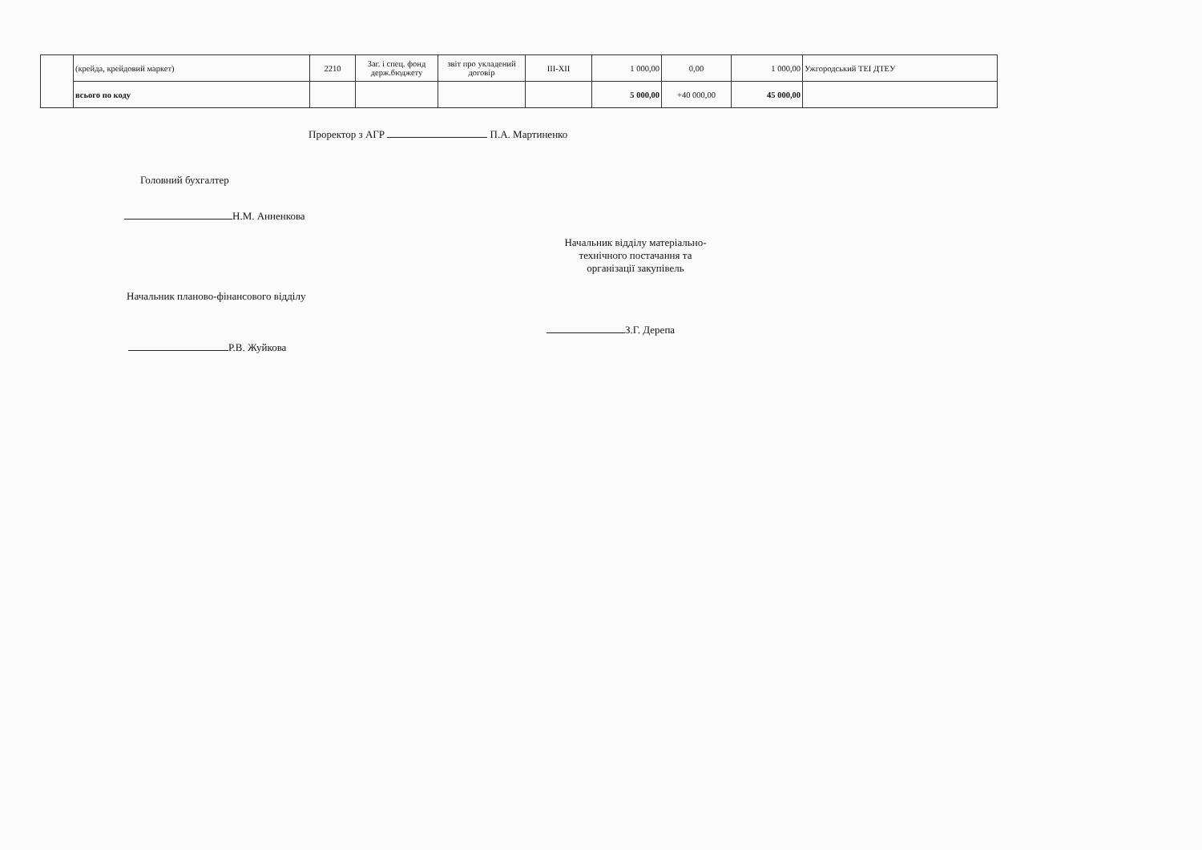| | (крейда, крейдовий маркет) | 2210 | Заг. і спец. фонд держ.бюджету | звіт про укладений договір | ІІІ-ХІІ | 1 000,00 | 0,00 | 1 000,00 | Ужгородський ТЕІ ДТЕУ |
| | всього по коду | | | | | 5 000,00 | +40 000,00 | 45 000,00 | |
Проректор з АГР П.А. Мартиненко
Головний бухгалтер
Н.М. Анненкова
Начальник відділу матеріально-
технічного постачання та
організації закупівель
Начальник планово-фінансового відділу
З.Г. Дерепа
Р.В. Жуйкова